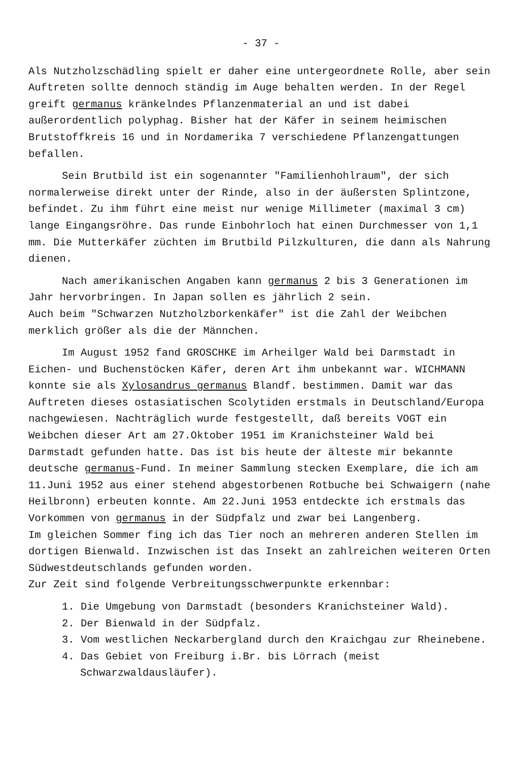- 37 -
Als Nutzholzschädling spielt er daher eine untergeordnete Rolle, aber sein Auftreten sollte dennoch ständig im Auge behalten werden. In der Regel greift germanus kränkelndes Pflanzenmaterial an und ist dabei außerordentlich polyphag. Bisher hat der Käfer in seinem heimischen Brutstoffkreis 16 und in Nordamerika 7 verschiedene Pflanzengattungen befallen.
Sein Brutbild ist ein sogenannter "Familienhohlraum", der sich normalerweise direkt unter der Rinde, also in der äußersten Splintzone, befindet. Zu ihm führt eine meist nur wenige Millimeter (maximal 3 cm) lange Eingangsröhre. Das runde Einbohrloch hat einen Durchmesser von 1,1 mm. Die Mutterkäfer züchten im Brutbild Pilzkulturen, die dann als Nahrung dienen.
Nach amerikanischen Angaben kann germanus 2 bis 3 Generationen im Jahr hervorbringen. In Japan sollen es jährlich 2 sein.
Auch beim "Schwarzen Nutzholzborkenkäfer" ist die Zahl der Weibchen merklich größer als die der Männchen.
Im August 1952 fand GROSCHKE im Arheilger Wald bei Darmstadt in Eichen- und Buchenstöcken Käfer, deren Art ihm unbekannt war. WICHMANN konnte sie als Xylosandrus germanus Blandf. bestimmen. Damit war das Auftreten dieses ostasiatischen Scolytiden erstmals in Deutschland/Europa nachgewiesen. Nachträglich wurde festgestellt, daß bereits VOGT ein Weibchen dieser Art am 27.Oktober 1951 im Kranichsteiner Wald bei Darmstadt gefunden hatte. Das ist bis heute der älteste mir bekannte deutsche germanus-Fund. In meiner Sammlung stecken Exemplare, die ich am 11.Juni 1952 aus einer stehend abgestorbenen Rotbuche bei Schwaigern (nahe Heilbronn) erbeuten konnte. Am 22.Juni 1953 entdeckte ich erstmals das Vorkommen von germanus in der Südpfalz und zwar bei Langenberg.
Im gleichen Sommer fing ich das Tier noch an mehreren anderen Stellen im dortigen Bienwald. Inzwischen ist das Insekt an zahlreichen weiteren Orten Südwestdeutschlands gefunden worden.
Zur Zeit sind folgende Verbreitungsschwerpunkte erkennbar:
1. Die Umgebung von Darmstadt (besonders Kranichsteiner Wald).
2. Der Bienwald in der Südpfalz.
3. Vom westlichen Neckarbergland durch den Kraichgau zur Rheinebene.
4. Das Gebiet von Freiburg i.Br. bis Lörrach (meist Schwarzwaldausläufer).